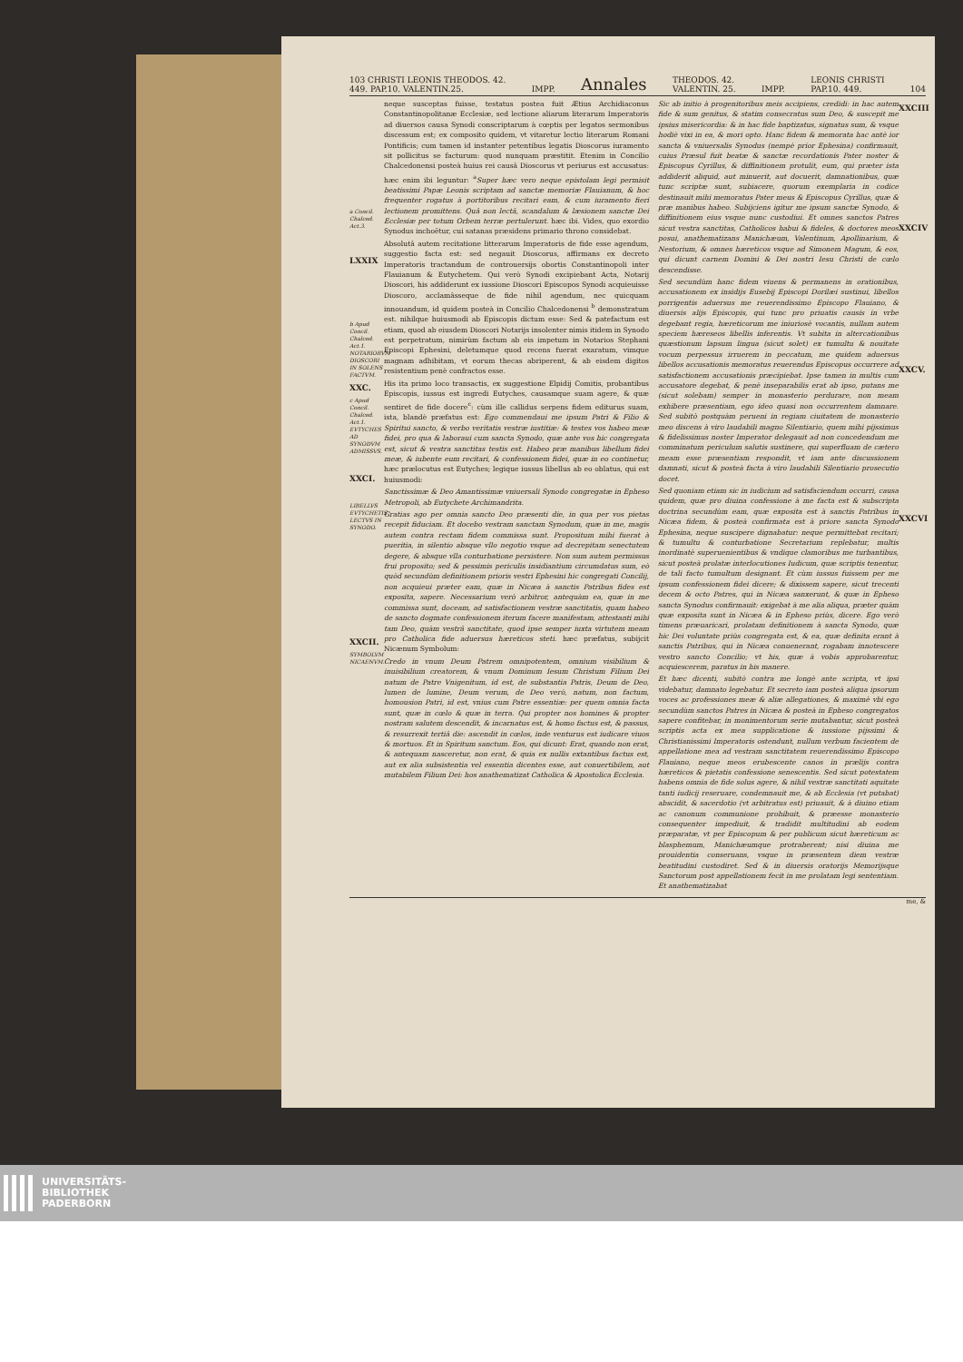103 CHRISTI LEONIS THEODOS. 42.
449. PAP.10. VALENTIN.25. IMPP. Annales THEODOS. 42.
VALENTIN. 25. IMPP. LEONIS CHRISTI
PAP.10. 449. 104
a Concil. Chalced. Act.3.
LXXIX
b Apud Concil. Chalced. Act.1. NOTARIORVM DIOSCORI IN SOLENS FACTVM.
XXC.
c Apud Concil. Chalced. Act.1. EVTYCHES AD SYNODVM ADMISSVS.
XXCI.
LIBELLVS EVTYCHETIS LECTVS IN SYNODO.
XXCII.
SYMBOLVM NICAENVM.
neque susceptas fuisse, testatus postea fuit Ætius Archidiaconus Constantinopolitanæ Ecclesiæ, sed lectione aliarum literarum Imperatoris ad diuersos causa Synodi conscriptarum à cœptis per legatos sermonibus discessum est; ex composito quidem, vt vitaretur lectio literarum Romani Pontificis; cum tamen id instanter petentibus legatis Dioscorus iuramento sit pollicitus se facturum: quod nunquam præstitit. Etenim in Concilio Chalcedonensi posteà huius rei causâ Dioscorus vt periurus est accusatus: hæc enim ibi leguntur: <sup>a</sup>Super hæc vero neque epistolam legi permisit beatissimi Papæ Leonis scriptam ad sanctæ memoriæ Flauianum, & hoc frequenter rogatus à portitoribus recitari eam, & cum iuramento fieri lectionem promittens. Quâ non lectâ, scandalum & læsionem sanctæ Dei Ecclesiæ per totum Orbem terræ pertulerunt. hæc ibi. Vides, quo exordio Synodus inchoëtur, cui satanas præsidens primario throno considebat.
Absolutâ autem recitatione litterarum Imperatoris de fide esse agendum, suggestio facta est: sed negauit Dioscorus, affirmans ex decreto Imperatoris tractandum de controuersijs obortis Constantinopoli inter Flauianum & Eutychetem. Qui verò Synodi excipiebant Acta, Notarij Dioscori, his addiderunt ex iussione Dioscori Episcopos Synodi acquieuisse Dioscoro, acclamâsseque de fide nihil agendum, nec quicquam innouandum, id quidem posteà in Concilio Chalcedonensi <sup>b</sup> demonstratum est. nihilque huiusmodi ab Episcopis dictum esse: Sed & patefactum est etiam, quod ab eiusdem Dioscori Notarijs insolenter nimis itidem in Synodo est perpetratum, nimirùm factum ab eis impetum in Notarios Stephani Episcopi Ephesini, deletumque quod recens fuerat exaratum, vimque magnam adhibitam, vt eorum thecas abriperent, & ab eisdem digitos resistentium penè confractos esse.
His ita primo loco transactis, ex suggestione Elpidij Comitis, probantibus Episcopis, iussus est ingredi Eutyches, causamque suam agere, & quæ sentiret de fide docere<sup>c</sup>: cùm ille callidus serpens fidem editurus suam, ista, blandè præfatus est: Ego commendaui me ipsum Patri & Filio & Spiritui sancto, & verbo veritatis vestræ iustitiæ: & testes vos habeo meæ fidei, pro qua & laboraui cum sancta Synodo, quæ ante vos hic congregata est, sicut & vestra sanctitas testis est. Habeo præ manibus libellum fidei meæ, & iubente eum recitari, & confessionem fidei, quæ in eo continetur, hæc prælocutus est Eutyches; legique iussus libellus ab eo oblatus, qui est huiusmodi:
Sanctissimæ & Deo Amantissimæ vniuersali Synodo congregatæ in Epheso Metropoli, ab Eutychete Archimandrita.
Gratias ago per omnia sancto Deo præsenti die, in qua per vos pietas recepit fiduciam. Et docebo vestram sanctam Synodum, quæ in me, magis autem contra rectam fidem commissa sunt. Propositum mihi fuerat à pueritia, in silentio absque vllo negotio vsque ad decrepitam senectutem degere, & absque vlla conturbatione persistere. Non sum autem permissus frui proposito; sed & pessimis periculis insidiantium circumdatus sum, eò quòd secundùm definitionem prioris vestri Ephesini hic congregati Concilij, non acquieui præter eam, quæ in Nicæa à sanctis Patribus fides est exposita, sapere. Necessarium verò arbitror, antequàm ea, quæ in me commissa sunt, doceam, ad satisfactionem vestræ sanctitatis, quam habeo de sancto dogmate confessionem iterum facere manifestam, attestanti mihi tam Deo, quàm vestrâ sanctitate, quod ipse semper iuxta virtutem meam pro Catholica fide aduersus hæreticos steti. hæc præfatus, subijcit Nicænum Symbolum:
Credo in vnum Deum Patrem omnipotentem, omnium visibilium & inuisibilium creatorem, & vnum Dominum Iesum Christum Filium Dei natum de Patre Vnigenitum, id est, de substantia Patris, Deum de Deo, lumen de lumine, Deum verum, de Deo verò, natum, non factum, homousion Patri, id est, vnius cum Patre essentiæ: per quem omnia facta sunt, quæ in cœlo & quæ in terra. Qui propter nos homines & propter nostram salutem descendit, & incarnatus est, & homo factus est, & passus, & resurrexit tertiâ die: ascendit in cœlos, inde venturus est iudicare viuos & mortuos. Et in Spiritum sanctum. Eos, qui dicunt: Erat, quando non erat, & antequam nasceretur, non erat, & quia ex nullis extantibus factus est, aut ex alia subsistentia vel essentia dicentes esse, aut conuertibilem, aut mutabilem Filium Dei: hos anathematizat Catholica & Apostolica Ecclesia.
Sic ab initio à progenitoribus meis accipiens, credidi: in hac autem fide & sum genitus, & statim consecratus sum Deo, & suscepit me ipsius misericordia: & in hac fide baptizatus, signatus sum, & vsque hodiè vixi in ea, & mori opto. Hanc fidem & memorata hac antè ior sancta & vniuersalis Synodus (nempè prior Ephesina) confirmauit, cuius Præsul fuit beatæ & sanctæ recordationis Pater noster & Episcopus Cyrillus, & diffinitionem protulit, eum, qui præter ista addiderit aliquid, aut minuerit, aut docuerit, damnationibus, quæ tunc scriptæ sunt, subiacere, quorum exemplaria in codice destinauit mihi memoratus Pater meus & Episcopus Cyrillus, quæ & præ manibus habeo. Subijciens igitur me ipsum sanctæ Synodo, & diffinitionem eius vsque nunc custodiui. Et omnes sanctos Patres sicut vestra sanctitas, Catholicos habui & fideles, & doctores meos posui, anathematizans Manichæum, Valentinum, Apollinarium, & Nestorium, & omnes hæreticos vsque ad Simonem Magum, & eos, qui dicunt carnem Domini & Dei nostri Iesu Christi de cœlo descendisse.
Sed secundùm hanc fidem viuens & permanens in orationibus, accusationem ex insidijs Eusebij Episcopi Dorilæi sustinui, libellos porrigentis aduersus me reuerendissimo Episcopo Flauiano, & diuersis alijs Episcopis, qui tunc pro priuatis causis in vrbe degebant regia, hæreticorum me iniuriosè vocantis, nullam autem speciem hæreseos libellis inferentis. Vt subita in altercationibus quæstionum lapsum lingua (sicut solet) ex tumultu & nouitate vocum perpessus irruerem in peccatum, me quidem aduersus libellos accusationis memoratus reuerendus Episcopus occurrere ad satisfactionem accusationis præcipiebat. Ipse tamen in multis cum accusatore degebat, & penè inseparabilis erat ab ipso, putans me (sicut solebam) semper in monasterio perdurare, non meam exhibere præsentiam, ego ideo quasi non occurrentem damnare. Sed subitò postquàm perueni in regiam ciuitatem de monasterio meo discens à viro laudabili magno Silentiario, quem mihi pijssimus & fidelissimus noster Imperator delegauit ad non concedendum me comminatum periculum salutis sustinere, qui superfluam de cætero meam esse præsentiam respondit, vt iam ante discussionem damnati, sicut & posteà facta à viro laudabili Silentiario prosecutio docet.
Sed quoniam etiam sic in iudicium ad satisfaciendum occurri, causa quidem, quæ pro diuina confessione à me facta est & subscripta doctrina secundùm eam, quæ exposita est à sanctis Patribus in Nicæa fidem, & posteà confirmata est à priore sancta Synodo Ephesina, neque suscipere dignabatur: neque permittebat recitari; & tumultu & conturbatione Secretarium replebatur, multis inordinatè superuenientibus & vndique clamoribus me turbantibus, sicut posteà prolatæ interlocutiones Iudicum, quæ scriptis tenentur, de tali facto tumultum designant. Et cùm iussus fuissem per me ipsum confessionem fidei dicere; & dixissem sapere, sicut trecenti decem & octo Patres, qui in Nicæa sanxerunt, & quæ in Epheso sancta Synodus confirmauit: exigebat à me alia aliqua, præter quàm quæ exposita sunt in Nicæa & in Epheso priùs, dicere. Ego verò timens præuaricari, prolatam definitionem à sancta Synodo, quæ hic Dei voluntate priùs congregata est, & ea, quæ definita erant à sanctis Patribus, qui in Nicæa conuenerant, rogabam innotescere vestro sancto Concilio; vt his, quæ à vobis approbarentur, acquiescerem, paratus in his manere.
Et hæc dicenti, subitò contra me longè ante scripta, vt ipsi videbatur, damnato legebatur. Et secreto iam posteà aliqua ipsorum voces ac professiones meæ & aliæ allegationes, & maximè vbi ego secundùm sanctos Patres in Nicæa & posteà in Epheso congregatos sapere confitebar, in monimentorum serie mutabantur, sicut posteà scriptis acta ex mea supplicatione & iussione pijssimi & Christianissimi Imperatoris ostendunt, nullum verbum facientem de appellatione mea ad vestram sanctitatem reuerendissimo Episcopo Flauiano, neque meos erubescente canos in prælijs contra hæreticos & pietatis confessione senescentis. Sed sicut potestatem habens omnia de fide solus agere, & nihil vestræ sanctitati aquitate tanti iudicij reseruare, condemnauit me, & ab Ecclesia (vt putabat) abscidit, & sacerdotio (vt arbitratus est) priuauit, & à diuino etiam ac canonum communione prohibuit, & præesse monasterio consequenter impediuit, & tradidit multitudini ab eodem præparatæ, vt per Episcopum & per publicum sicut hæreticum ac blasphemum, Manichæumque protraherent; nisi diuina me prouidentia conseruans, vsque in præsentem diem vestræ beatitudini custodiret. Sed & in diuersis oratorijs Memorijsque Sanctorum post appellationem fecit in me prolatam legi sententiam. Et anathematizabat
XXCIII
XXCIV
XXCV.
XXCVI
me, &
UNIVERSITÄTS-
BIBLIOTHEK
PADERBORN